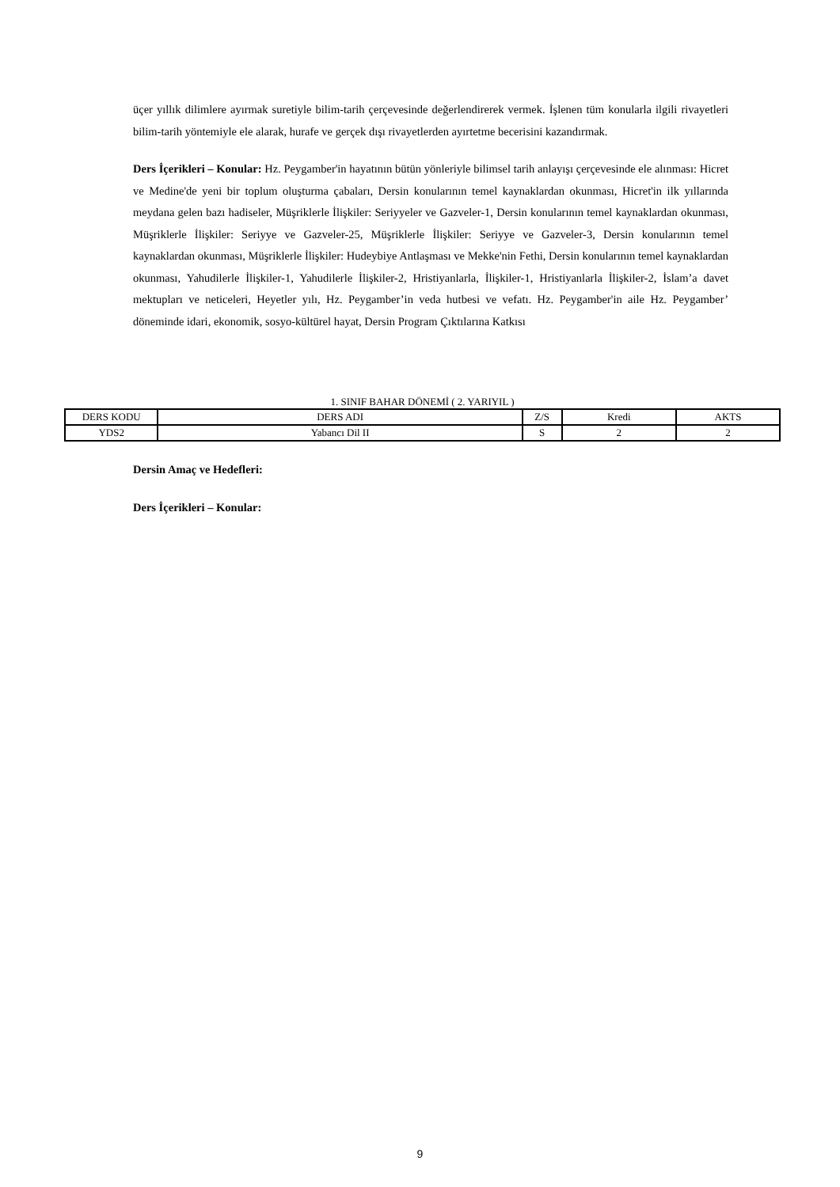üçer yıllık dilimlere ayırmak suretiyle bilim-tarih çerçevesinde değerlendirerek vermek. İşlenen tüm konularla ilgili rivayetleri bilim-tarih yöntemiyle ele alarak, hurafe ve gerçek dışı rivayetlerden ayırtetme becerisini kazandırmak.
Ders İçerikleri – Konular: Hz. Peygamber'in hayatının bütün yönleriyle bilimsel tarih anlayışı çerçevesinde ele alınması: Hicret ve Medine'de yeni bir toplum oluşturma çabaları, Dersin konularının temel kaynaklardan okunması, Hicret'in ilk yıllarında meydana gelen bazı hadiseler, Müşriklerle İlişkiler: Seriyyeler ve Gazveler-1, Dersin konularının temel kaynaklardan okunması, Müşriklerle İlişkiler: Seriyye ve Gazveler-25, Müşriklerle İlişkiler: Seriyye ve Gazveler-3, Dersin konularının temel kaynaklardan okunması, Müşriklerle İlişkiler: Hudeybiye Antlaşması ve Mekke'nin Fethi, Dersin konularının temel kaynaklardan okunması, Yahudilerle İlişkiler-1, Yahudilerle İlişkiler-2, Hristiyanlarla, İlişkiler-1, Hristiyanlarla İlişkiler-2, İslam’a davet mektupları ve neticeleri, Heyetler yılı, Hz. Peygamber’in veda hutbesi ve vefatı. Hz. Peygamber'in aile Hz. Peygamber’ döneminde idari, ekonomik, sosyo-kültürel hayat, Dersin Program Çıktılarına Katkısı
1. SINIF BAHAR DÖNEMİ ( 2. YARIYIL )
| DERS KODU | DERS ADI | Z/S | Kredi | AKTS |
| --- | --- | --- | --- | --- |
| YDS2 | Yabancı Dil II | S | 2 | 2 |
Dersin Amaç ve Hedefleri:
Ders İçerikleri – Konular:
9